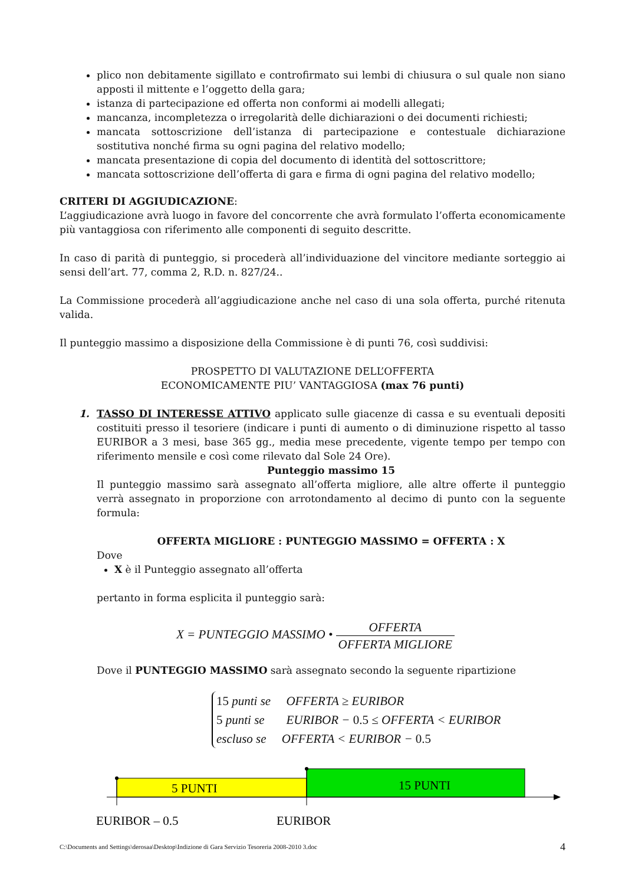plico non debitamente sigillato e controfirmato sui lembi di chiusura o sul quale non siano apposti il mittente e l’oggetto della gara;
istanza di partecipazione ed offerta non conformi ai modelli allegati;
mancanza, incompletezza o irregolarità delle dichiarazioni o dei documenti richiesti;
mancata sottoscrizione dell’istanza di partecipazione e contestuale dichiarazione sostitutiva nonché firma su ogni pagina del relativo modello;
mancata presentazione di copia del documento di identità del sottoscrittore;
mancata sottoscrizione dell’offerta di gara e firma di ogni pagina del relativo modello;
CRITERI DI AGGIUDICAZIONE:
L’aggiudicazione avrà luogo in favore del concorrente che avrà formulato l’offerta economicamente più vantaggiosa con riferimento alle componenti di seguito descritte.
In caso di parità di punteggio, si procederà all’individuazione del vincitore mediante sorteggio ai sensi dell’art. 77, comma 2, R.D. n. 827/24..
La Commissione procederà all’aggiudicazione anche nel caso di una sola offerta, purché ritenuta valida.
Il punteggio massimo a disposizione della Commissione è di punti 76, così suddivisi:
PROSPETTO DI VALUTAZIONE DELL’OFFERTA
ECONOMICAMENTE PIU’ VANTAGGIOSA (max 76 punti)
1. TASSO DI INTERESSE ATTIVO applicato sulle giacenze di cassa e su eventuali depositi costituiti presso il tesoriere (indicare i punti di aumento o di diminuzione rispetto al tasso EURIBOR a 3 mesi, base 365 gg., media mese precedente, vigente tempo per tempo con riferimento mensile e così come rilevato dal Sole 24 Ore).
Punteggio massimo 15
Il punteggio massimo sarà assegnato all’offerta migliore, alle altre offerte il punteggio verrà assegnato in proporzione con arrotondamento al decimo di punto con la seguente formula:
OFFERTA MIGLIORE : PUNTEGGIO MASSIMO = OFFERTA : X
Dove
X è il Punteggio assegnato all’offerta
pertanto in forma esplicita il punteggio sarà:
X = PUNTEGGIO MASSIMO • OFFERTA OFFERTA MIGLIORE
Dove il PUNTEGGIO MASSIMO sarà assegnato secondo la seguente ripartizione
15 punti se OFFERTA ≥ EURIBOR
5 punti se EURIBOR − 0.5 ≤ OFFERTA < EURIBOR
escluso se OFFERTA < EURIBOR − 0.5
5 PUNTI
15 PUNTI
EURIBOR – 0.5
EURIBOR
C:\Documents and Settings\derosaa\Desktop\Indizione di Gara Servizio Tesoreria 2008-2010 3.doc 4